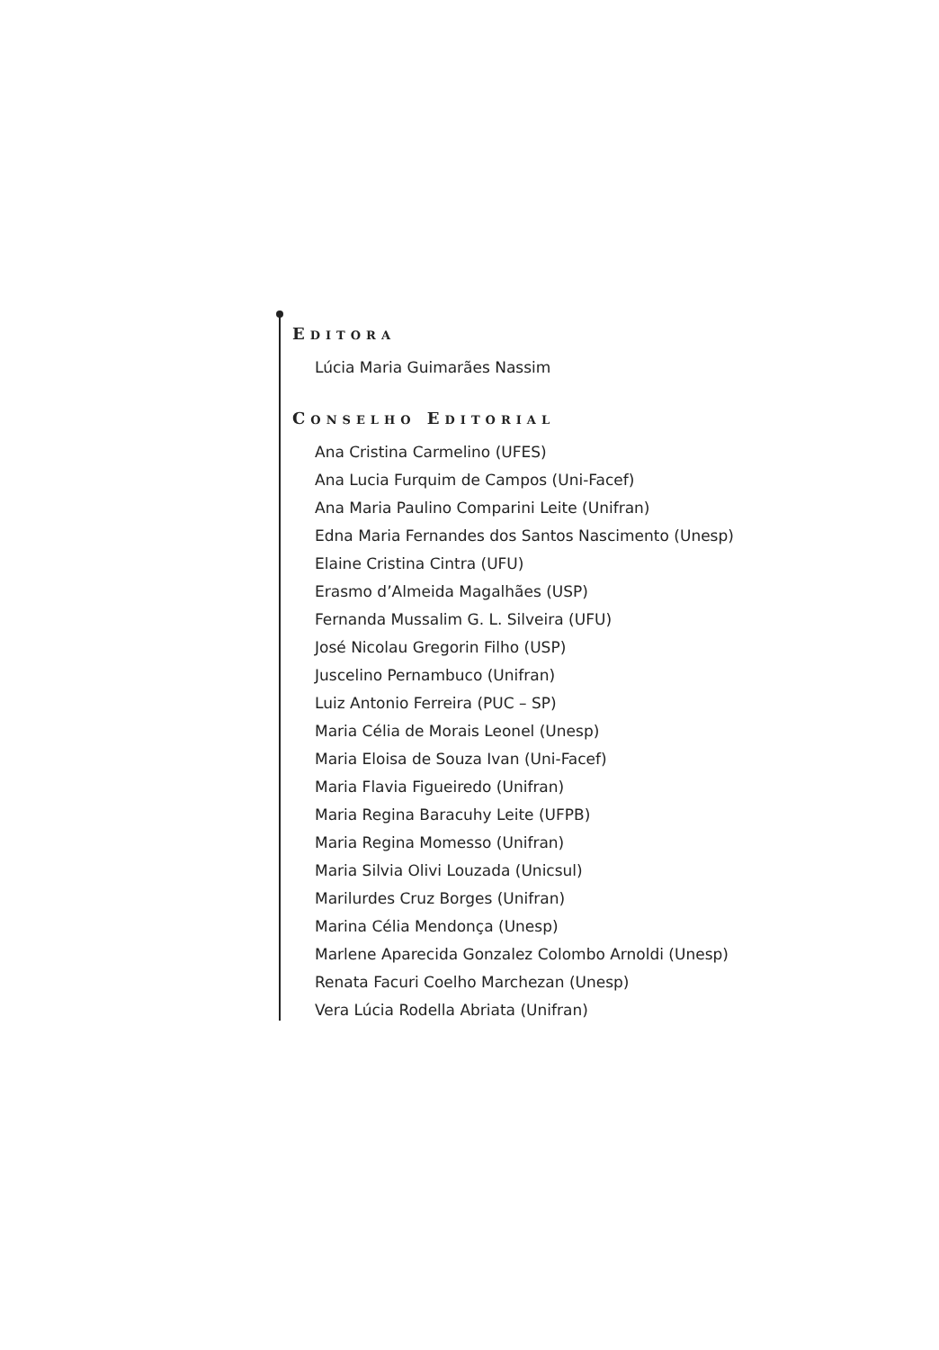EDITORA
Lúcia Maria Guimarães Nassim
CONSELHO EDITORIAL
Ana Cristina Carmelino (UFES)
Ana Lucia Furquim de Campos (Uni-Facef)
Ana Maria Paulino Comparini Leite (Unifran)
Edna Maria Fernandes dos Santos Nascimento (Unesp)
Elaine Cristina Cintra (UFU)
Erasmo d’Almeida Magalhães (USP)
Fernanda Mussalim G. L. Silveira (UFU)
José Nicolau Gregorin Filho (USP)
Juscelino Pernambuco (Unifran)
Luiz Antonio Ferreira (PUC – SP)
Maria Célia de Morais Leonel (Unesp)
Maria Eloisa de Souza Ivan (Uni-Facef)
Maria Flavia Figueiredo (Unifran)
Maria Regina Baracuhy Leite (UFPB)
Maria Regina Momesso (Unifran)
Maria Silvia Olivi Louzada (Unicsul)
Marilurdes Cruz Borges (Unifran)
Marina Célia Mendonça (Unesp)
Marlene Aparecida Gonzalez Colombo Arnoldi (Unesp)
Renata Facuri Coelho Marchezan (Unesp)
Vera Lúcia Rodella Abriata (Unifran)